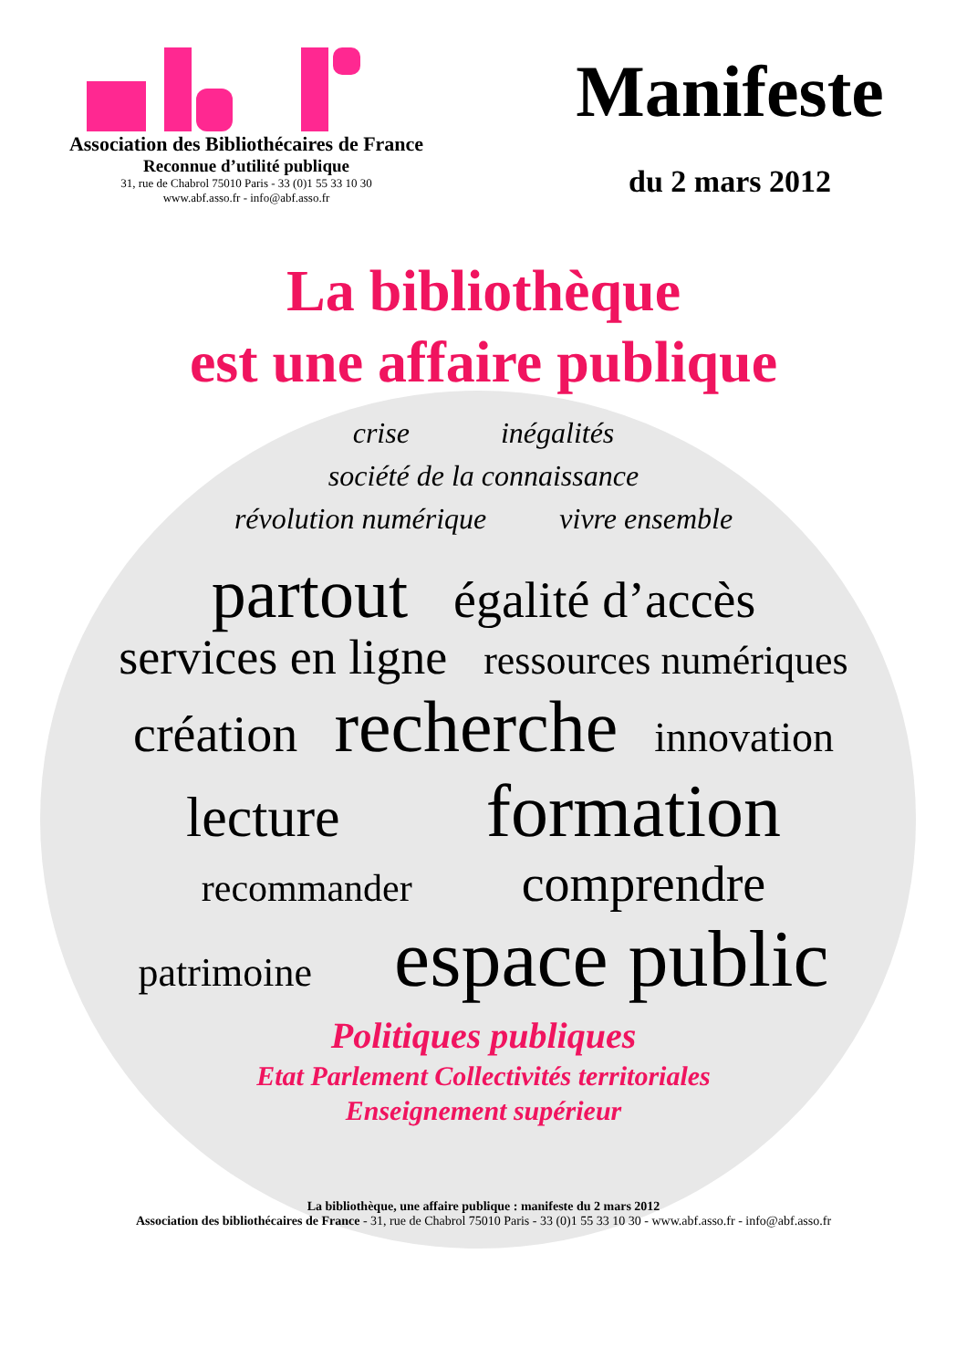Association des Bibliothécaires de France
Reconnue d’utilité publique
31, rue de Chabrol 75010 Paris - 33 (0)1 55 33 10 30
www.abf.asso.fr - info@abf.asso.fr
Manifeste
du 2 mars 2012
La bibliothèque
est une affaire publique
crise inégalités
société de la connaissance
révolution numérique vivre ensemble
partout égalité d’accès
services en ligne ressources numériques
création recherche innovation
lecture formation
recommander comprendre
patrimoine espace public
Politiques publiques
Etat Parlement Collectivités territoriales
Enseignement supérieur
La bibliothèque, une affaire publique : manifeste du 2 mars 2012
Association des bibliothécaires de France - 31, rue de Chabrol 75010 Paris - 33 (0)1 55 33 10 30 - www.abf.asso.fr - info@abf.asso.fr